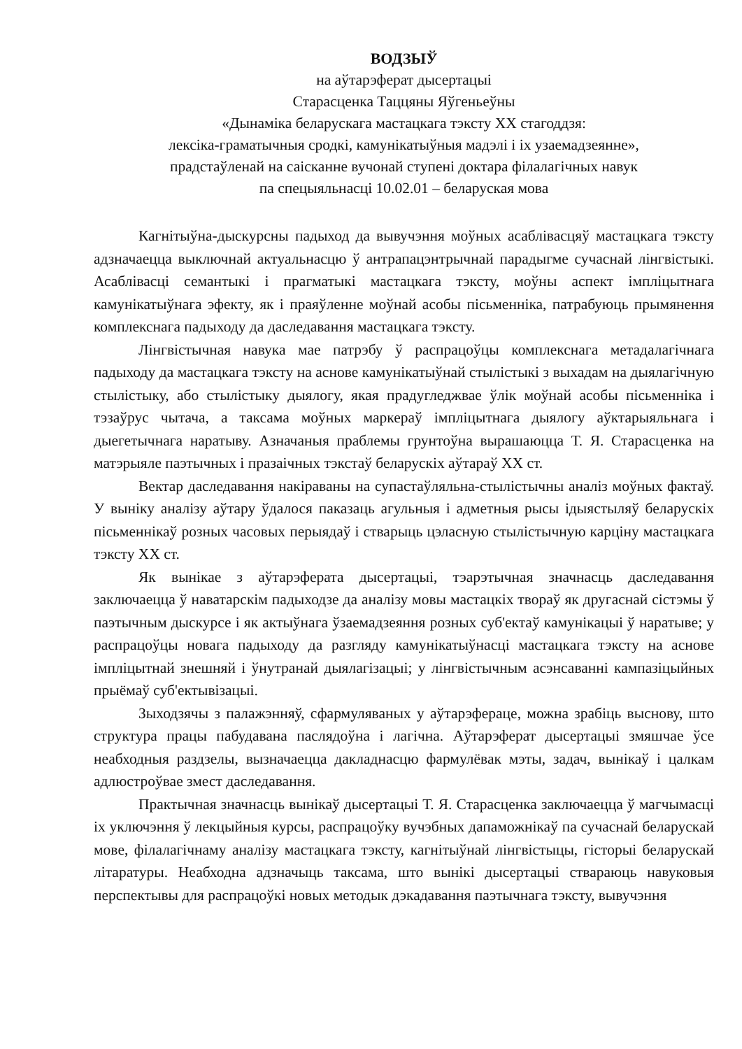ВОДЗЫЎ
на аўтарэферат дысертацыі
Старасценка Таццяны Яўгеньеўны
«Дынаміка беларускага мастацкага тэксту ХХ стагоддзя:
лексіка-граматычныя сродкі, камунікатыўныя мадэлі і іх узаемадзеянне»,
прадстаўленай на саісканне вучонай ступені доктара філалагічных навук
па спецыяльнасці 10.02.01 – беларуская мова
Кагнітыўна-дыскурсны падыход да вывучэння моўных асаблівасцяў мастацкага тэксту адзначаецца выключнай актуальнасцю ў антрапацэнтрычнай парадыгме сучаснай лінгвістыкі. Асаблівасці семантыкі і прагматыкі мастацкага тэксту, моўны аспект імпліцытнага камунікатыўнага эфекту, як і праяўленне моўнай асобы пісьменніка, патрабуюць прымянення комплекснага падыходу да даследавання мастацкага тэксту.
Лінгвістычная навука мае патрэбу ў распрацоўцы комплекснага метадалагічнага падыходу да мастацкага тэксту на аснове камунікатыўнай стылістыкі з выхадам на дыялагічную стылістыку, або стылістыку дыялогу, якая прадугледжвае ўлік моўнай асобы пісьменніка і тэзаўрус чытача, а таксама моўных маркераў імпліцытнага дыялогу аўктарыяльнага і дыегетычнага наратыву. Азначаныя праблемы грунтоўна вырашаюцца Т. Я. Старасценка на матэрыяле паэтычных і празаічных тэкстаў беларускіх аўтараў ХХ ст.
Вектар даследавання накіраваны на супастаўляльна-стылістычны аналіз моўных фактаў. У выніку аналізу аўтару ўдалося паказаць агульныя і адметныя рысы ідыястыляў беларускіх пісьменнікаў розных часовых перыядаў і стварыць цэласную стылістычную карціну мастацкага тэксту ХХ ст.
Як вынікае з аўтарэферата дысертацыі, тэарэтычная значнасць даследавання заключаецца ў наватарскім падыходзе да аналізу мовы мастацкіх твораў як другаснай сістэмы ў паэтычным дыскурсе і як актыўнага ўзаемадзеяння розных суб'ектаў камунікацыі ў наратыве; у распрацоўцы новага падыходу да разгляду камунікатыўнасці мастацкага тэксту на аснове імпліцытнай знешняй і ўнутранай дыялагізацыі; у лінгвістычным асэнсаванні кампазіцыйных прыёмаў суб'ектывізацыі.
Зыходзячы з палажэнняў, сфармуляваных у аўтарэфераце, можна зрабіць выснову, што структура працы пабудавана паслядоўна і лагічна. Аўтарэферат дысертацыі змяшчае ўсе неабходныя раздзелы, вызначаецца дакладнасцю фармулёвак мэты, задач, вынікаў і цалкам адлюстроўвае змест даследавання.
Практычная значнасць вынікаў дысертацыі Т. Я. Старасценка заключаецца ў магчымасці іх уключэння ў лекцыйныя курсы, распрацоўку вучэбных дапаможнікаў па сучаснай беларускай мове, філалагічнаму аналізу мастацкага тэксту, кагнітыўнай лінгвістыцы, гісторыі беларускай літаратуры. Неабходна адзначыць таксама, што вынікі дысертацыі ствараюць навуковыя перспектывы для распрацоўкі новых методык дэкадавання паэтычнага тэксту, вывучэння